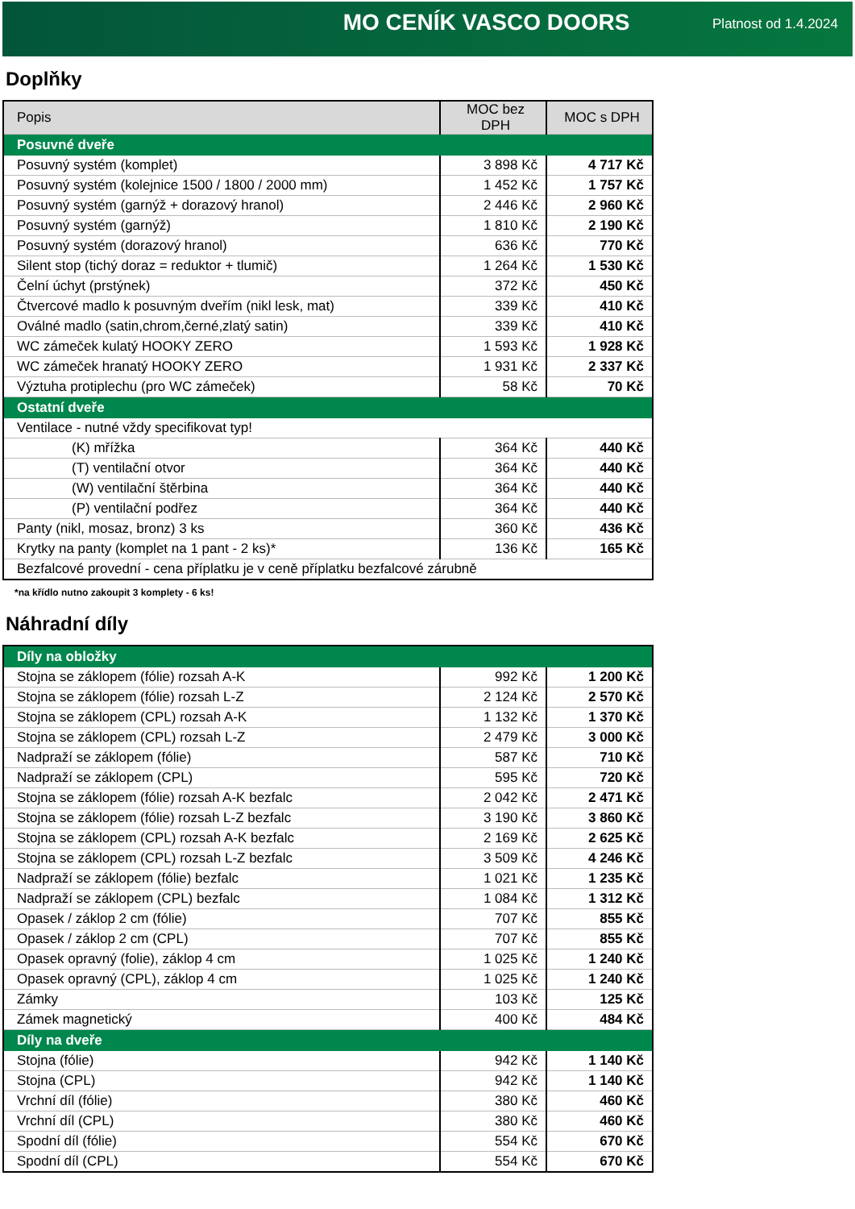MO CENÍK VASCO DOORS
Platnost od 1.4.2024
Doplňky
| Popis | MOC bez DPH | MOC s DPH |
| --- | --- | --- |
| Posuvné dveře | | |
| Posuvný systém (komplet) | 3 898 Kč | 4 717 Kč |
| Posuvný systém (kolejnice 1500 / 1800 / 2000 mm) | 1 452 Kč | 1 757 Kč |
| Posuvný systém (garnýž + dorazový hranol) | 2 446 Kč | 2 960 Kč |
| Posuvný systém (garnýž) | 1 810 Kč | 2 190 Kč |
| Posuvný systém (dorazový hranol) | 636 Kč | 770 Kč |
| Silent stop (tichý doraz = reduktor + tlumič) | 1 264 Kč | 1 530 Kč |
| Čelní úchyt (prstýnek) | 372 Kč | 450 Kč |
| Čtvercové madlo k posuvným dveřím (nikl lesk, mat) | 339 Kč | 410 Kč |
| Oválné madlo (satin,chrom,černé,zlatý satin) | 339 Kč | 410 Kč |
| WC zámeček kulatý HOOKY ZERO | 1 593 Kč | 1 928 Kč |
| WC zámeček hranatý HOOKY ZERO | 1 931 Kč | 2 337 Kč |
| Výztuha protiplechu (pro WC zámeček) | 58 Kč | 70 Kč |
| Ostatní dveře | | |
| Ventilace - nutné vždy specifikovat typ! | | |
| (K) mřížka | 364 Kč | 440 Kč |
| (T) ventilační otvor | 364 Kč | 440 Kč |
| (W) ventilační štěrbina | 364 Kč | 440 Kč |
| (P) ventilační podřez | 364 Kč | 440 Kč |
| Panty (nikl, mosaz, bronz) 3 ks | 360 Kč | 436 Kč |
| Krytky na panty (komplet na 1 pant - 2 ks)* | 136 Kč | 165 Kč |
| Bezfalcové provední - cena příplatku je v ceně příplatku bezfalcové zárubně | | |
*na křídlo nutno zakoupit 3 komplety - 6 ks!
Náhradní díly
| Díly na obložky | | |
| Stojna se záklopem (fólie) rozsah A-K | 992 Kč | 1 200 Kč |
| Stojna se záklopem (fólie) rozsah L-Z | 2 124 Kč | 2 570 Kč |
| Stojna se záklopem (CPL) rozsah A-K | 1 132 Kč | 1 370 Kč |
| Stojna se záklopem (CPL) rozsah L-Z | 2 479 Kč | 3 000 Kč |
| Nadpraží se záklopem (fólie) | 587 Kč | 710 Kč |
| Nadpraží se záklopem (CPL) | 595 Kč | 720 Kč |
| Stojna se záklopem (fólie) rozsah A-K bezfalc | 2 042 Kč | 2 471 Kč |
| Stojna se záklopem (fólie) rozsah L-Z bezfalc | 3 190 Kč | 3 860 Kč |
| Stojna se záklopem (CPL) rozsah A-K bezfalc | 2 169 Kč | 2 625 Kč |
| Stojna se záklopem (CPL) rozsah L-Z bezfalc | 3 509 Kč | 4 246 Kč |
| Nadpraží se záklopem (fólie) bezfalc | 1 021 Kč | 1 235 Kč |
| Nadpraží se záklopem (CPL) bezfalc | 1 084 Kč | 1 312 Kč |
| Opasek / záklop 2 cm (fólie) | 707 Kč | 855 Kč |
| Opasek / záklop 2 cm (CPL) | 707 Kč | 855 Kč |
| Opasek opravný (folie), záklop 4 cm | 1 025 Kč | 1 240 Kč |
| Opasek opravný (CPL), záklop 4 cm | 1 025 Kč | 1 240 Kč |
| Zámky | 103 Kč | 125 Kč |
| Zámek magnetický | 400 Kč | 484 Kč |
| Díly na dveře | | |
| Stojna (fólie) | 942 Kč | 1 140 Kč |
| Stojna (CPL) | 942 Kč | 1 140 Kč |
| Vrchní díl (fólie) | 380 Kč | 460 Kč |
| Vrchní díl (CPL) | 380 Kč | 460 Kč |
| Spodní díl (fólie) | 554 Kč | 670 Kč |
| Spodní díl (CPL) | 554 Kč | 670 Kč |